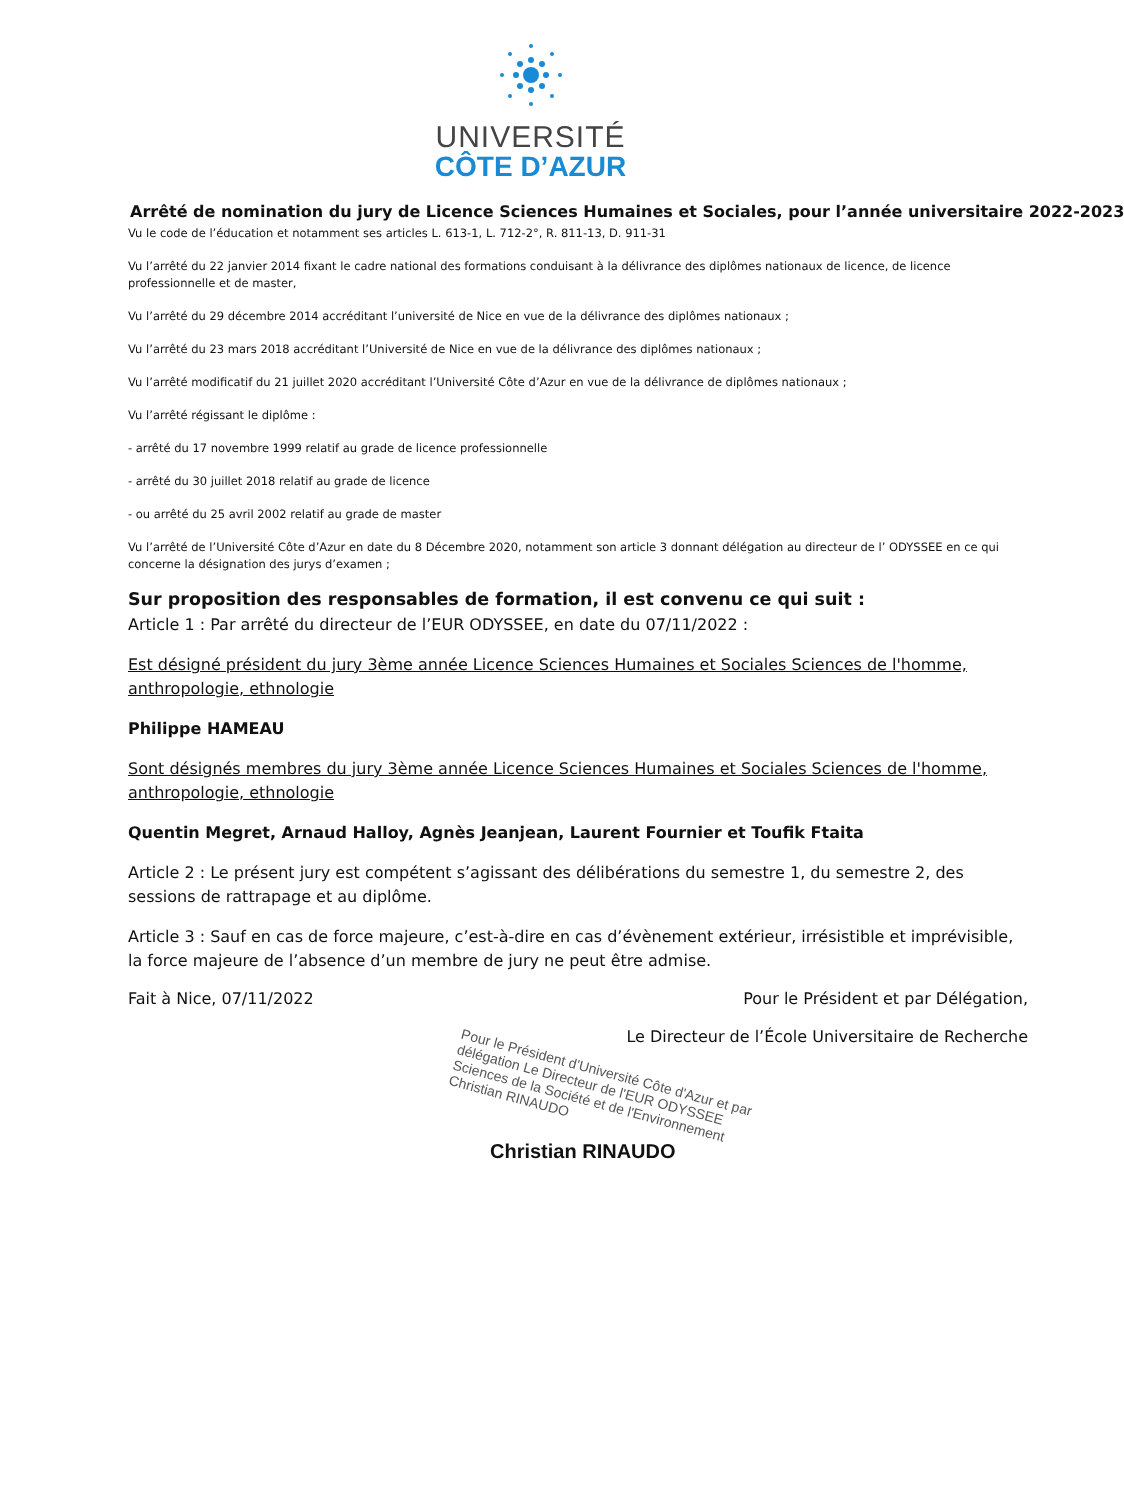UNIVERSITÉ
CÔTE D’AZUR
Arrêté de nomination du jury de Licence Sciences Humaines et Sociales, pour l’année universitaire 2022-2023
Vu le code de l’éducation et notamment ses articles L. 613-1, L. 712-2°, R. 811-13, D. 911-31
Vu l’arrêté du 22 janvier 2014 fixant le cadre national des formations conduisant à la délivrance des diplômes nationaux de licence, de licence professionnelle et de master,
Vu l’arrêté du 29 décembre 2014 accréditant l’université de Nice en vue de la délivrance des diplômes nationaux ;
Vu l’arrêté du 23 mars 2018 accréditant l’Université de Nice en vue de la délivrance des diplômes nationaux ;
Vu l’arrêté modificatif du 21 juillet 2020 accréditant l’Université Côte d’Azur en vue de la délivrance de diplômes nationaux ;
Vu l’arrêté régissant le diplôme :
- arrêté du 17 novembre 1999 relatif au grade de licence professionnelle
- arrêté du 30 juillet 2018 relatif au grade de licence
- ou arrêté du 25 avril 2002 relatif au grade de master
Vu l’arrêté de l’Université Côte d’Azur en date du 8 Décembre 2020, notamment son article 3 donnant délégation au directeur de l’ ODYSSEE en ce qui concerne la désignation des jurys d’examen ;
Sur proposition des responsables de formation, il est convenu ce qui suit :
Article 1 : Par arrêté du directeur de l’EUR ODYSSEE, en date du 07/11/2022 :
Est désigné président du jury 3ème année Licence Sciences Humaines et Sociales Sciences de l'homme, anthropologie, ethnologie
Philippe HAMEAU
Sont désignés membres du jury 3ème année Licence Sciences Humaines et Sociales Sciences de l'homme, anthropologie, ethnologie
Quentin Megret, Arnaud Halloy, Agnès Jeanjean, Laurent Fournier et Toufik Ftaita
Article 2 : Le présent jury est compétent s’agissant des délibérations du semestre 1, du semestre 2, des sessions de rattrapage et au diplôme.
Article 3 : Sauf en cas de force majeure, c’est-à-dire en cas d’évènement extérieur, irrésistible et imprévisible, la force majeure de l’absence d’un membre de jury ne peut être admise.
Fait à Nice, 07/11/2022 Pour le Président et par Délégation,
Le Directeur de l’École Universitaire de Recherche
Pour le Président d'Université Côte d'Azur et par délégation Le Directeur de l'EUR ODYSSEE Sciences de la Société et de l'Environnement Christian RINAUDO
Christian RINAUDO